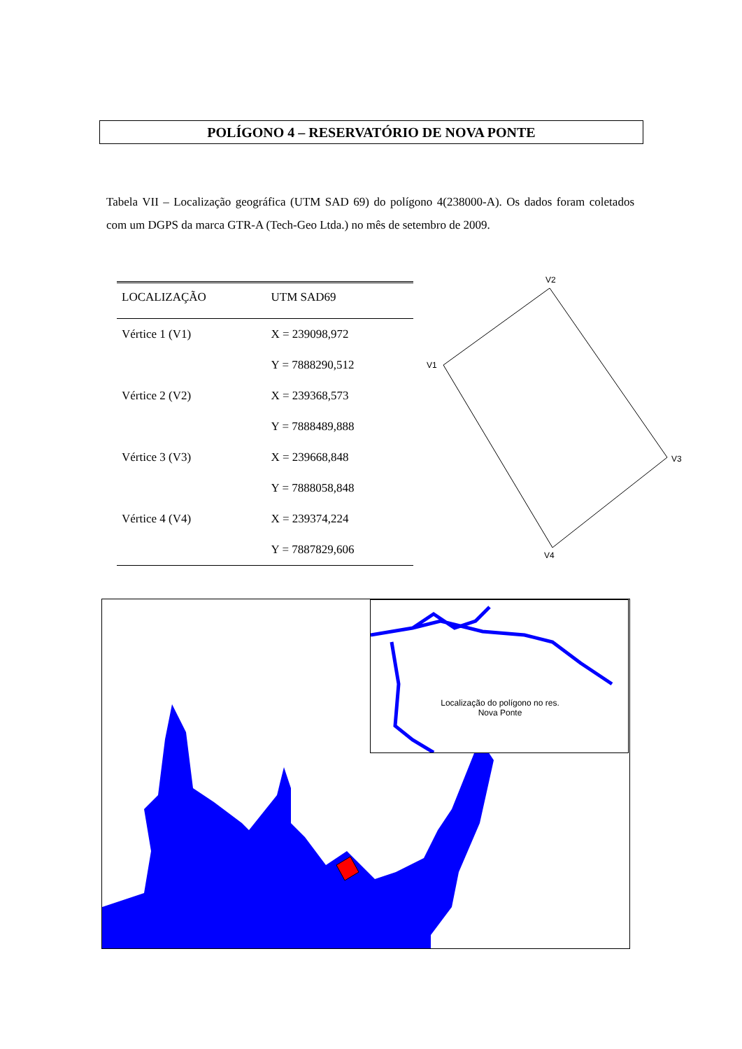POLÍGONO 4 – RESERVATÓRIO DE NOVA PONTE
Tabela VII – Localização geográfica (UTM SAD 69) do polígono 4(238000-A). Os dados foram coletados com um DGPS da marca GTR-A (Tech-Geo Ltda.) no mês de setembro de 2009.
| LOCALIZAÇÃO | UTM SAD69 |
| --- | --- |
| Vértice 1 (V1) | X = 239098,972 |
| | Y = 7888290,512 |
| Vértice 2 (V2) | X = 239368,573 |
| | Y = 7888489,888 |
| Vértice 3 (V3) | X = 239668,848 |
| | Y = 7888058,848 |
| Vértice 4 (V4) | X = 239374,224 |
| | Y = 7887829,606 |
V2
V1
V3
V4
Localização do polígono no res. Nova Ponte